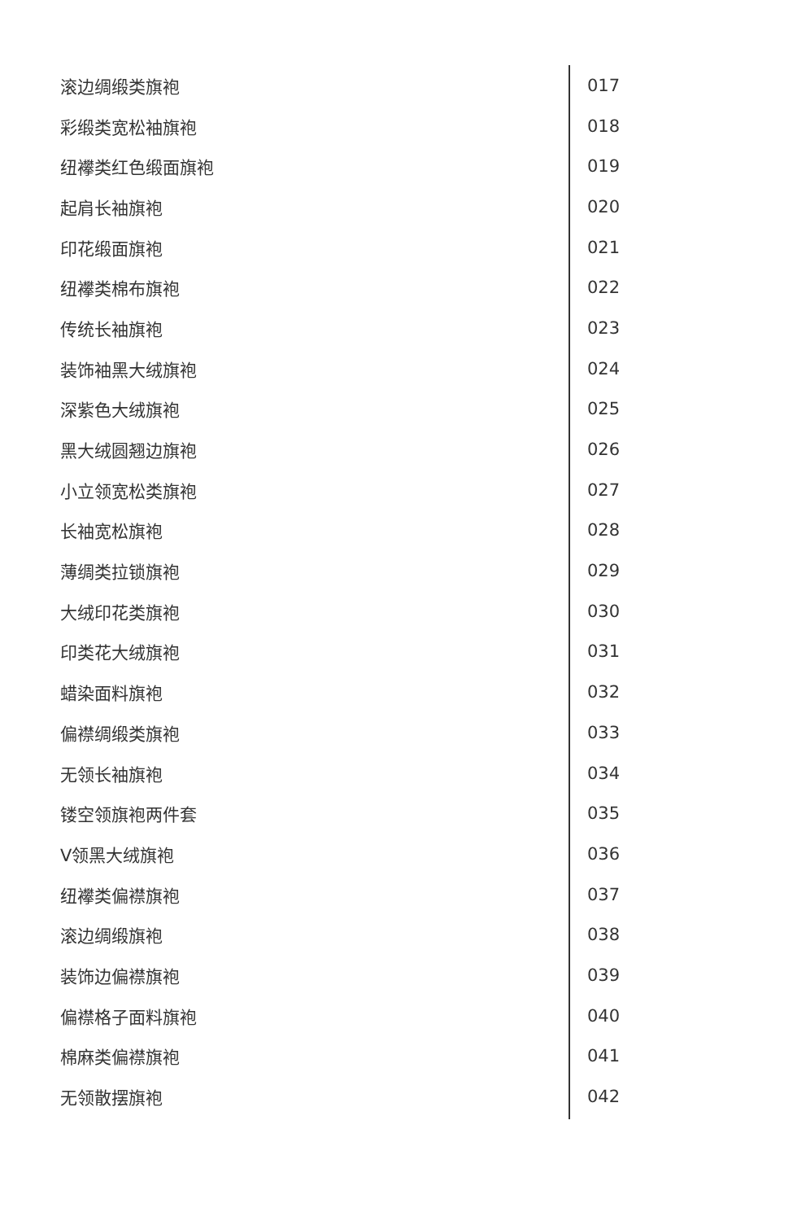滚边绸缎类旗袍 017
彩缎类宽松袖旗袍 018
纽襻类红色缎面旗袍 019
起肩长袖旗袍 020
印花缎面旗袍 021
纽襻类棉布旗袍 022
传统长袖旗袍 023
装饰袖黑大绒旗袍 024
深紫色大绒旗袍 025
黑大绒圆翘边旗袍 026
小立领宽松类旗袍 027
长袖宽松旗袍 028
薄绸类拉锁旗袍 029
大绒印花类旗袍 030
印类花大绒旗袍 031
蜡染面料旗袍 032
偏襟绸缎类旗袍 033
无领长袖旗袍 034
镂空领旗袍两件套 035
V领黑大绒旗袍 036
纽襻类偏襟旗袍 037
滚边绸缎旗袍 038
装饰边偏襟旗袍 039
偏襟格子面料旗袍 040
棉麻类偏襟旗袍 041
无领散摆旗袍 042